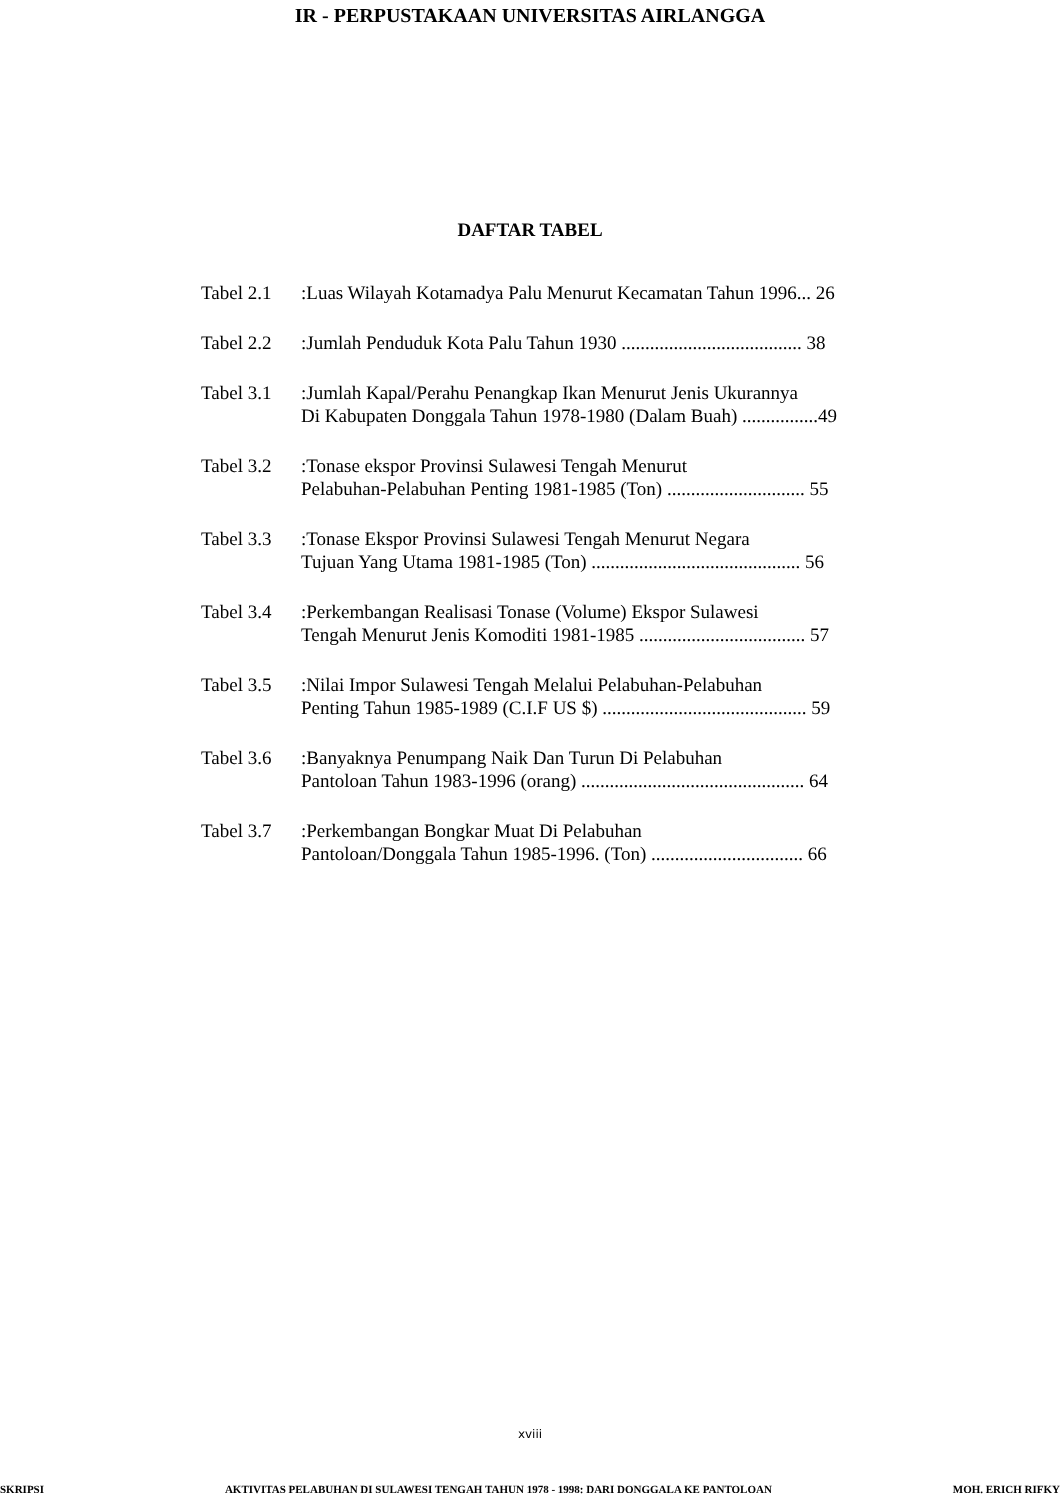IR - PERPUSTAKAAN UNIVERSITAS AIRLANGGA
DAFTAR TABEL
Tabel 2.1
:Luas Wilayah Kotamadya Palu Menurut Kecamatan Tahun 1996... 26
Tabel 2.2
:Jumlah Penduduk Kota Palu Tahun 1930 ...................................... 38
Tabel 3.1
:Jumlah Kapal/Perahu Penangkap Ikan Menurut Jenis Ukurannya
Di Kabupaten Donggala Tahun 1978-1980 (Dalam Buah) ................49
Tabel 3.2
:Tonase ekspor Provinsi Sulawesi Tengah Menurut
Pelabuhan-Pelabuhan Penting 1981-1985 (Ton) ............................. 55
Tabel 3.3
:Tonase Ekspor Provinsi Sulawesi Tengah Menurut Negara
Tujuan Yang Utama 1981-1985 (Ton) ............................................ 56
Tabel 3.4
:Perkembangan Realisasi Tonase (Volume) Ekspor Sulawesi
Tengah Menurut Jenis Komoditi 1981-1985 ................................... 57
Tabel 3.5
:Nilai Impor Sulawesi Tengah Melalui Pelabuhan-Pelabuhan
Penting Tahun 1985-1989 (C.I.F US $) ........................................... 59
Tabel 3.6
:Banyaknya Penumpang Naik Dan Turun Di Pelabuhan
Pantoloan Tahun 1983-1996 (orang) ............................................... 64
Tabel 3.7
:Perkembangan Bongkar Muat Di Pelabuhan
Pantoloan/Donggala Tahun 1985-1996. (Ton) ................................ 66
xviii
SKRIPSI AKTIVITAS PELABUHAN DI SULAWESI TENGAH TAHUN 1978 - 1998: DARI DONGGALA KE PANTOLOAN MOH. ERICH RIFKY